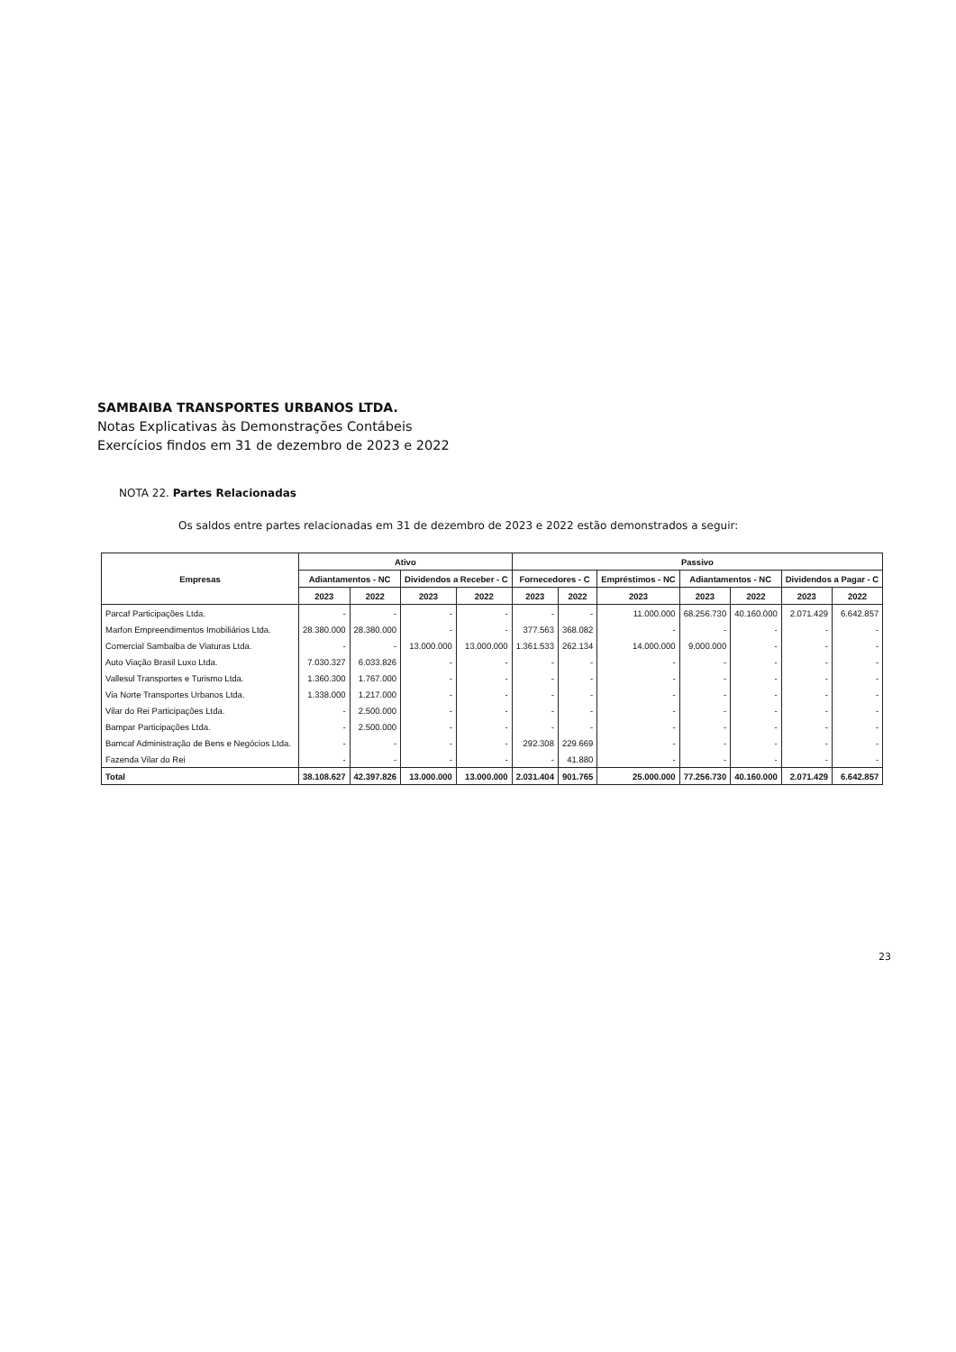SAMBAIBA TRANSPORTES URBANOS LTDA.
Notas Explicativas às Demonstrações Contábeis
Exercícios findos em 31 de dezembro de 2023 e 2022
NOTA 22. Partes Relacionadas
Os saldos entre partes relacionadas em 31 de dezembro de 2023 e 2022 estão demonstrados a seguir:
| Empresas | Ativo | | | | Passivo | | | | | | |
| --- | --- | --- | --- | --- | --- | --- | --- | --- | --- | --- | --- |
| | Adiantamentos - NC | | Dividendos a Receber - C | | Fornecedores - C | | Empréstimos - NC | Adiantamentos - NC | | Dividendos a Pagar - C | |
| | 2023 | 2022 | 2023 | 2022 | 2023 | 2022 | 2023 | 2023 | 2022 | 2023 | 2022 |
| Parcaf Participações Ltda. | - | - | - | - | - | - | 11.000.000 | 68.256.730 | 40.160.000 | 2.071.429 | 6.642.857 |
| Marfon Empreendimentos Imobiliários Ltda. | 28.380.000 | 28.380.000 | - | - | 377.563 | 368.082 | - | - | - | - | - |
| Comercial Sambaiba de Viaturas Ltda. | - | - | 13.000.000 | 13.000.000 | 1.361.533 | 262.134 | 14.000.000 | 9.000.000 | - | - | - |
| Auto Viação Brasil Luxo Ltda. | 7.030.327 | 6.033.826 | - | - | - | - | - | - | - | - | - |
| Vallesul Transportes e Turismo Ltda. | 1.360.300 | 1.767.000 | - | - | - | - | - | - | - | - | - |
| Via Norte Transportes Urbanos Ltda. | 1.338.000 | 1.217.000 | - | - | - | - | - | - | - | - | - |
| Vilar do Rei Participações Ltda. | - | 2.500.000 | - | - | - | - | - | - | - | - | - |
| Bampar Participações Ltda. | - | 2.500.000 | - | - | - | - | - | - | - | - | - |
| Bamcaf Administração de Bens e Negócios Ltda. | - | - | - | - | 292.308 | 229.669 | - | - | - | - | - |
| Fazenda Vilar do Rei | - | - | - | - | - | 41.880 | - | - | - | - | - |
| Total | 38.108.627 | 42.397.826 | 13.000.000 | 13.000.000 | 2.031.404 | 901.765 | 25.000.000 | 77.256.730 | 40.160.000 | 2.071.429 | 6.642.857 |
23